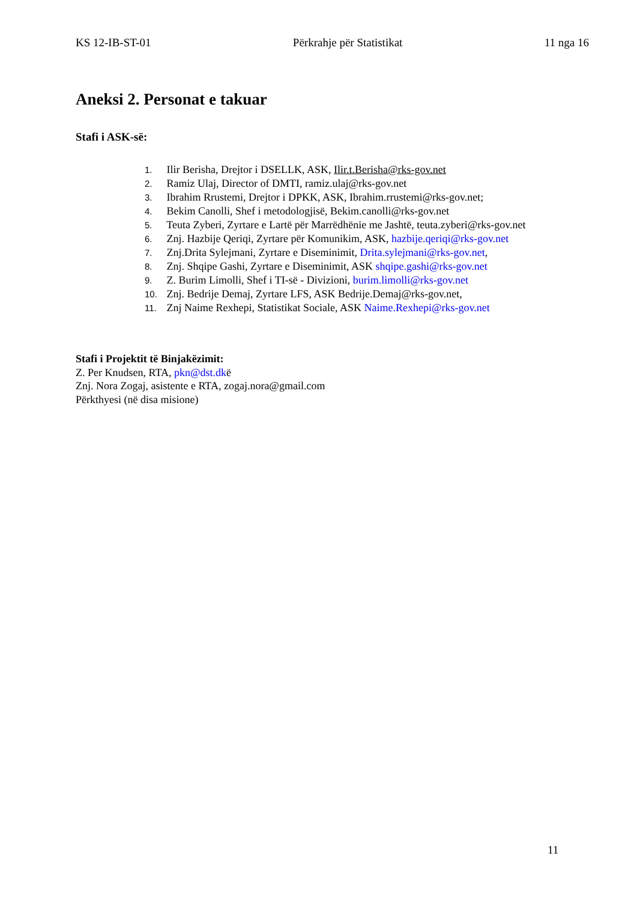KS 12-IB-ST-01 Përkrahje për Statistikat 11 nga 16
Aneksi 2. Personat e takuar
Stafi i ASK-së:
1. Ilir Berisha, Drejtor i DSELLK, ASK, Ilir.t.Berisha@rks-gov.net
2. Ramiz Ulaj, Director of DMTI, ramiz.ulaj@rks-gov.net
3. Ibrahim Rrustemi, Drejtor i DPKK, ASK, Ibrahim.rrustemi@rks-gov.net;
4. Bekim Canolli, Shef i metodologjisë, Bekim.canolli@rks-gov.net
5. Teuta Zyberi, Zyrtare e Lartë për Marrëdhënie me Jashtë, teuta.zyberi@rks-gov.net
6. Znj. Hazbije Qeriqi, Zyrtare për Komunikim, ASK, hazbije.qeriqi@rks-gov.net
7. Znj.Drita Sylejmani, Zyrtare e Diseminimit, Drita.sylejmani@rks-gov.net,
8. Znj. Shqipe Gashi, Zyrtare e Diseminimit, ASK shqipe.gashi@rks-gov.net
9. Z. Burim Limolli, Shef i TI-së - Divizioni, burim.limolli@rks-gov.net
10. Znj. Bedrije Demaj, Zyrtare LFS, ASK Bedrije.Demaj@rks-gov.net,
11. Znj Naime Rexhepi, Statistikat Sociale, ASK Naime.Rexhepi@rks-gov.net
Stafi i Projektit të Binjakëzimit:
Z. Per Knudsen, RTA, pkn@dst.dkë
Znj. Nora Zogaj, asistente e RTA, zogaj.nora@gmail.com
Përkthyesi (në disa misione)
11